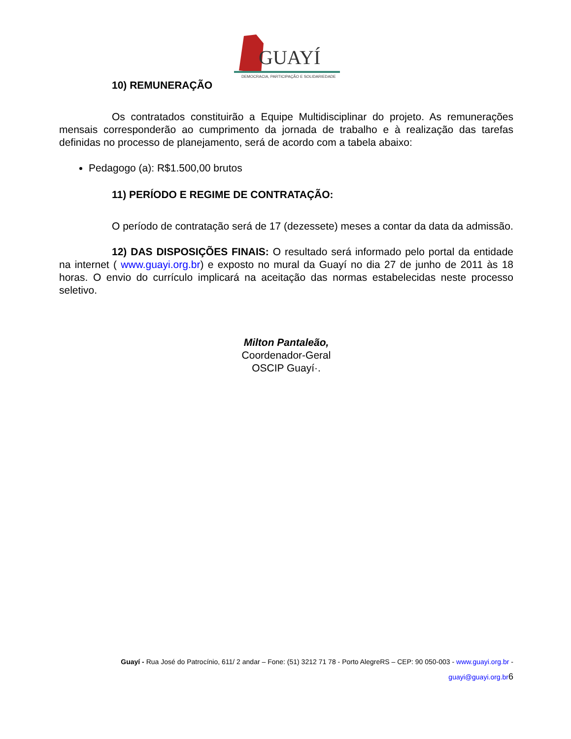GUAYÍ
DEMOCRACIA, PARTICIPAÇÃO E SOLIDARIEDADE
10) REMUNERAÇÃO
Os contratados constituirão a Equipe Multidisciplinar do projeto. As remunerações mensais corresponderão ao cumprimento da jornada de trabalho e à realização das tarefas definidas no processo de planejamento, será de acordo com a tabela abaixo:
Pedagogo (a): R$1.500,00 brutos
11) PERÍODO E REGIME DE CONTRATAÇÃO:
O período de contratação será de 17 (dezessete) meses a contar da data da admissão.
12) DAS DISPOSIÇÕES FINAIS: O resultado será informado pelo portal da entidade na internet ( www.guayi.org.br) e exposto no mural da Guayí no dia 27 de junho de 2011 às 18 horas. O envio do currículo implicará na aceitação das normas estabelecidas neste processo seletivo.
Milton Pantaleão,
Coordenador-Geral
OSCIP Guayí·.
Guayí - Rua José do Patrocínio, 611/ 2 andar – Fone: (51) 3212 71 78 - Porto AlegreRS – CEP: 90 050-003 - www.guayi.org.br -
guayi@guayi.org.br 6